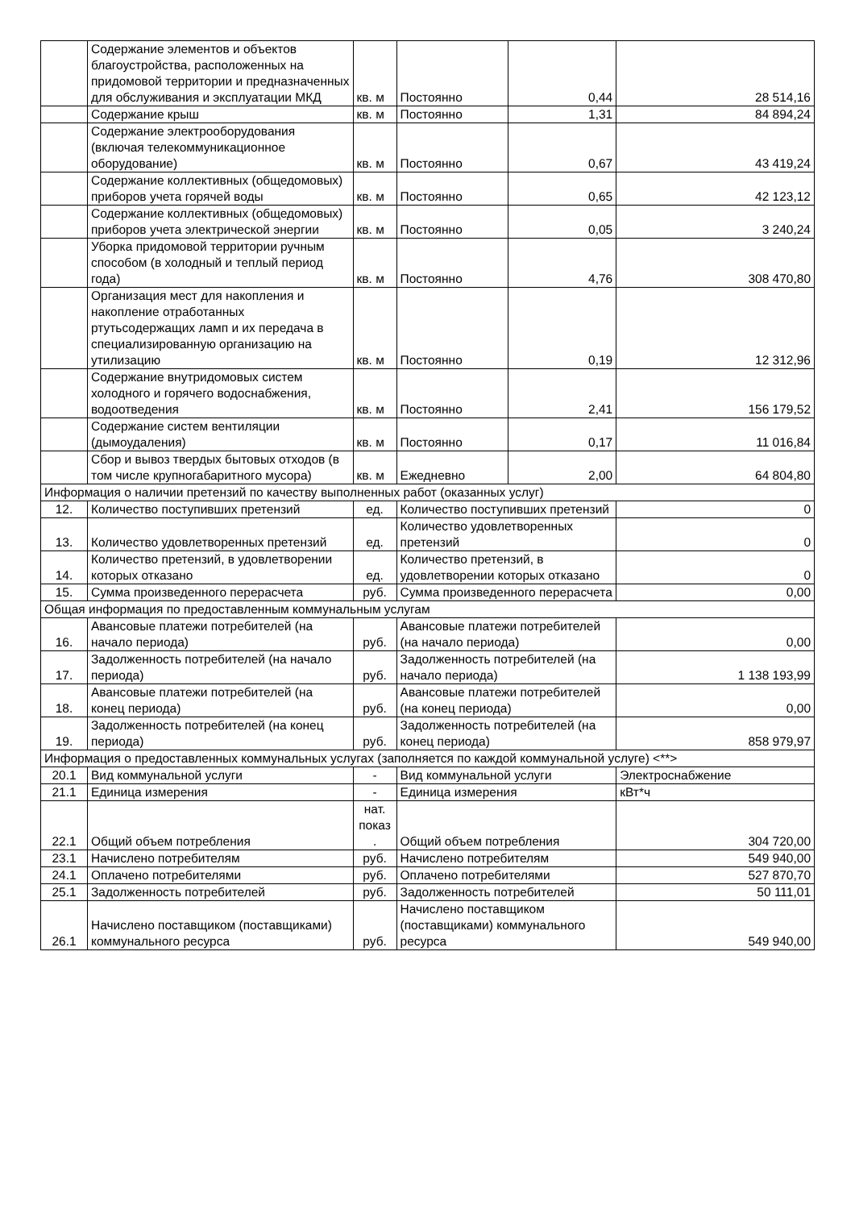| | Содержание элементов и объектов благоустройства, расположенных на придомовой территории и предназначенных для обслуживания и эксплуатации МКД | кв. м | Постоянно | 0,44 | 28 514,16 |
| | Содержание крыш | кв. м | Постоянно | 1,31 | 84 894,24 |
| | Содержание электрооборудования (включая телекоммуникационное оборудование) | кв. м | Постоянно | 0,67 | 43 419,24 |
| | Содержание коллективных (общедомовых) приборов учета горячей воды | кв. м | Постоянно | 0,65 | 42 123,12 |
| | Содержание коллективных (общедомовых) приборов учета электрической энергии | кв. м | Постоянно | 0,05 | 3 240,24 |
| | Уборка придомовой территории ручным способом (в холодный и теплый период года) | кв. м | Постоянно | 4,76 | 308 470,80 |
| | Организация мест для накопления и накопление отработанных ртутьсодержащих ламп и их передача в специализированную организацию на утилизацию | кв. м | Постоянно | 0,19 | 12 312,96 |
| | Содержание внутридомовых систем холодного и горячего водоснабжения, водоотведения | кв. м | Постоянно | 2,41 | 156 179,52 |
| | Содержание систем вентиляции (дымоудаления) | кв. м | Постоянно | 0,17 | 11 016,84 |
| | Сбор и вывоз твердых бытовых отходов (в том числе крупногабаритного мусора) | кв. м | Ежедневно | 2,00 | 64 804,80 |
| Информация о наличии претензий по качеству выполненных работ (оказанных услуг) | | | | | |
| 12. | Количество поступивших претензий | ед. | Количество поступивших претензий | | 0 |
| 13. | Количество удовлетворенных претензий | ед. | Количество удовлетворенных претензий | | 0 |
| 14. | Количество претензий, в удовлетворении которых отказано | ед. | Количество претензий, в удовлетворении которых отказано | | 0 |
| 15. | Сумма произведенного перерасчета | руб. | Сумма произведенного перерасчета | | 0,00 |
| Общая информация по предоставленным коммунальным услугам | | | | | |
| 16. | Авансовые платежи потребителей (на начало периода) | руб. | Авансовые платежи потребителей (на начало периода) | | 0,00 |
| 17. | Задолженность потребителей (на начало периода) | руб. | Задолженность потребителей (на начало периода) | | 1 138 193,99 |
| 18. | Авансовые платежи потребителей (на конец периода) | руб. | Авансовые платежи потребителей (на конец периода) | | 0,00 |
| 19. | Задолженность потребителей (на конец периода) | руб. | Задолженность потребителей (на конец периода) | | 858 979,97 |
| Информация о предоставленных коммунальных услугах (заполняется по каждой коммунальной услуге) <**> | | | | | |
| 20.1 | Вид коммунальной услуги | - | Вид коммунальной услуги | | Электроснабжение |
| 21.1 | Единица измерения | - | Единица измерения | | кВт*ч |
| 22.1 | Общий объем потребления | нат. показ . | Общий объем потребления | | 304 720,00 |
| 23.1 | Начислено потребителям | руб. | Начислено потребителям | | 549 940,00 |
| 24.1 | Оплачено потребителями | руб. | Оплачено потребителями | | 527 870,70 |
| 25.1 | Задолженность потребителей | руб. | Задолженность потребителей | | 50 111,01 |
| 26.1 | Начислено поставщиком (поставщиками) коммунального ресурса | руб. | Начислено поставщиком (поставщиками) коммунального ресурса | | 549 940,00 |